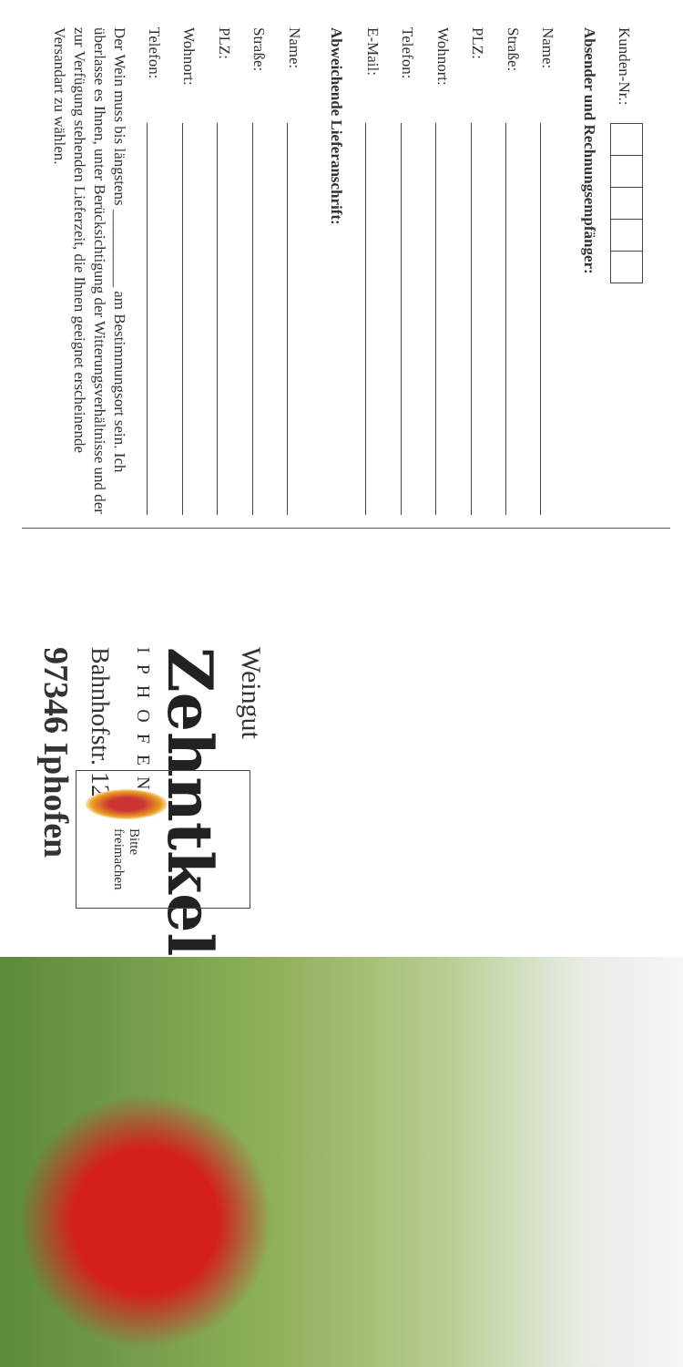Kunden-Nr.:
Absender und Rechnungsempfänger:
Name:
Straße:
PLZ:
Wohnort:
Telefon:
E-Mail:
Abweichende Lieferanschrift:
Name:
Straße:
PLZ:
Wohnort:
Telefon:
Der Wein muss bis längstens __________ am Bestimmungsort sein. Ich überlasse es Ihnen, unter Berücksichtigung der Witterungsverhältnisse und der zur Verfügung stehenden Lieferzeit, die Ihnen geeignet erscheinende Versandart zu wählen.
Bitte
freimachen
Weingut
Zehntkeller
IPHOFEN
Bahnhofstr. 12
97346 Iphofen